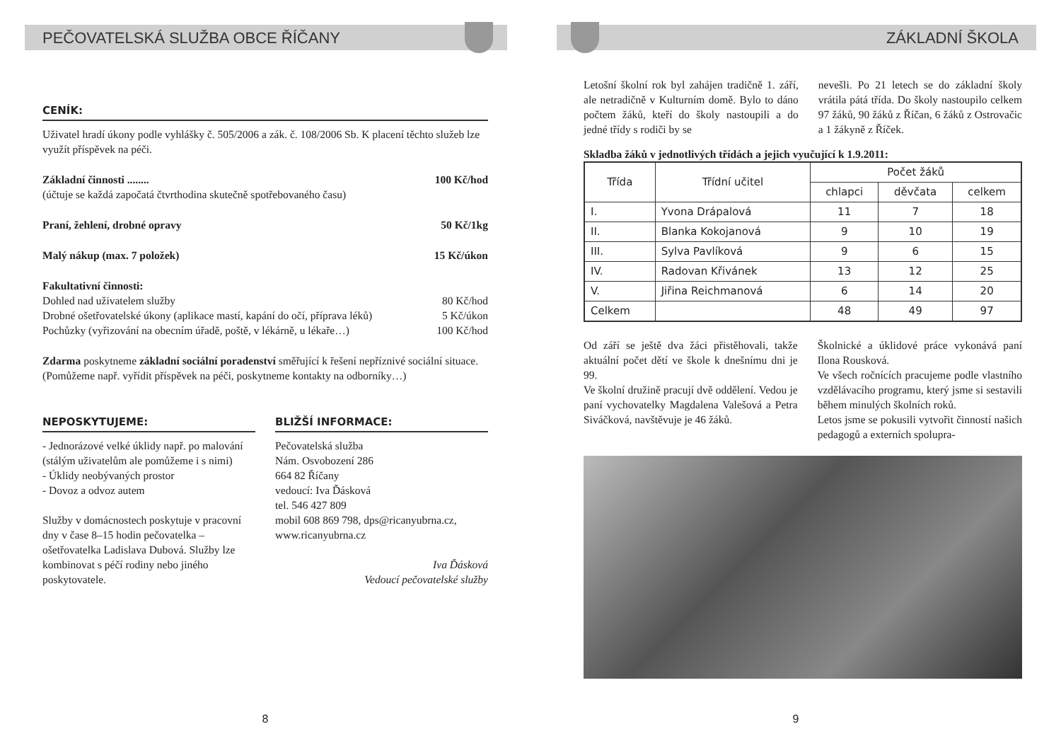PEČOVATELSKÁ SLUŽBA OBCE ŘÍČANY
CENÍK:
Uživatel hradí úkony podle vyhlášky č. 505/2006 a zák. č. 108/2006 Sb. K placení těchto služeb lze využít příspěvek na péči.
Základní činnosti ........ 100 Kč/hod
(účtuje se každá započatá čtvrthodina skutečně spotřebovaného času)
Praní, žehlení, drobné opravy 50 Kč/1kg
Malý nákup (max. 7 položek) 15 Kč/úkon
Fakultativní činnosti:
Dohled nad uživatelem služby 80 Kč/hod
Drobné ošetřovatelské úkony (aplikace mastí, kapání do očí, příprava léků) 5 Kč/úkon
Pochůzky (vyřizování na obecním úřadě, poště, v lékárně, u lékaře…) 100 Kč/hod
Zdarma poskytneme základní sociální poradenství směřující k řešení nepříznivé sociální situace.
(Pomůžeme např. vyřídit příspěvek na péči, poskytneme kontakty na odborníky…)
NEPOSKYTUJEME:
- Jednorázové velké úklidy např. po malování (stálým uživatelům ale pomůžeme i s nimi)
- Úklidy neobývaných prostor
- Dovoz a odvoz autem
Služby v domácnostech poskytuje v pracovní dny v čase 8–15 hodin pečovatelka – ošetřovatelka Ladislava Dubová. Služby lze kombinovat s péčí rodiny nebo jiného poskytovatele.
BLIŽŠÍ INFORMACE:
Pečovatelská služba
Nám. Osvobození 286
664 82 Říčany
vedoucí: Iva Ďásková
tel. 546 427 809
mobil 608 869 798, dps@ricanyubrna.cz,
www.ricanyubrna.cz
Iva Ďásková
Vedoucí pečovatelské služby
8
ZÁKLADNÍ ŠKOLA
Letošní školní rok byl zahájen tradičně 1. září, ale netradičně v Kulturním domě. Bylo to dáno počtem žáků, kteří do školy nastoupili a do jedné třídy s rodiči by se
nevešli. Po 21 letech se do základní školy vrátila pátá třída. Do školy nastoupilo celkem 97 žáků, 90 žáků z Říčan, 6 žáků z Ostrovačic a 1 žákyně z Říček.
Skladba žáků v jednotlivých třídách a jejich vyučující k 1.9.2011:
| Třída | Třídní učitel | Počet žáků | | |
| --- | --- | --- | --- | --- |
| | | chlapci | děvčata | celkem |
| I. | Yvona Drápalová | 11 | 7 | 18 |
| II. | Blanka Kokojanová | 9 | 10 | 19 |
| III. | Sylva Pavlíková | 9 | 6 | 15 |
| IV. | Radovan Křivánek | 13 | 12 | 25 |
| V. | Jiřina Reichmanová | 6 | 14 | 20 |
| Celkem | | 48 | 49 | 97 |
Od září se ještě dva žáci přistěhovali, takže aktuální počet dětí ve škole k dnešnímu dni je 99.
Ve školní družině pracují dvě oddělení. Vedou je paní vychovatelky Magdalena Valešová a Petra Siváčková, navštěvuje je 46 žáků.
Školnické a úklidové práce vykonává paní Ilona Rousková.
Ve všech ročnících pracujeme podle vlastního vzdělávacího programu, který jsme si sestavili během minulých školních roků.
Letos jsme se pokusili vytvořit činností našich pedagogů a externích spolupra-
9